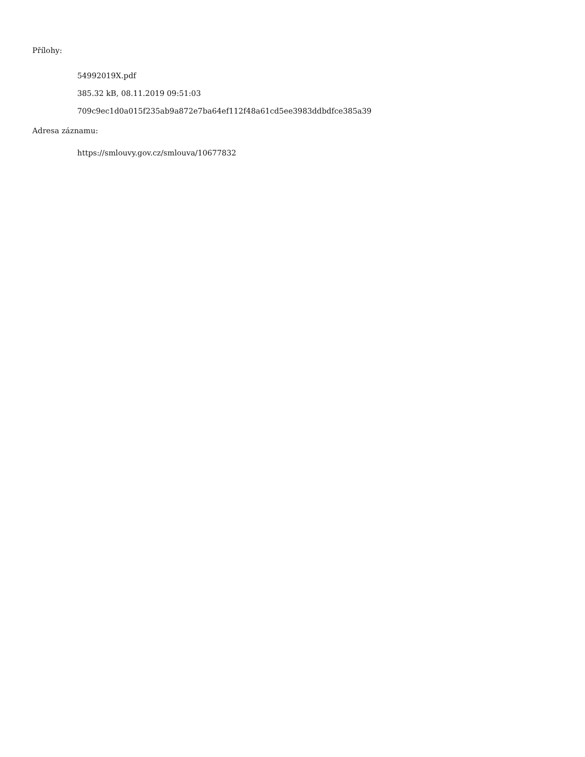Přílohy:
54992019X.pdf
385.32 kB, 08.11.2019 09:51:03
709c9ec1d0a015f235ab9a872e7ba64ef112f48a61cd5ee3983ddbdfce385a39
Adresa záznamu:
https://smlouvy.gov.cz/smlouva/10677832